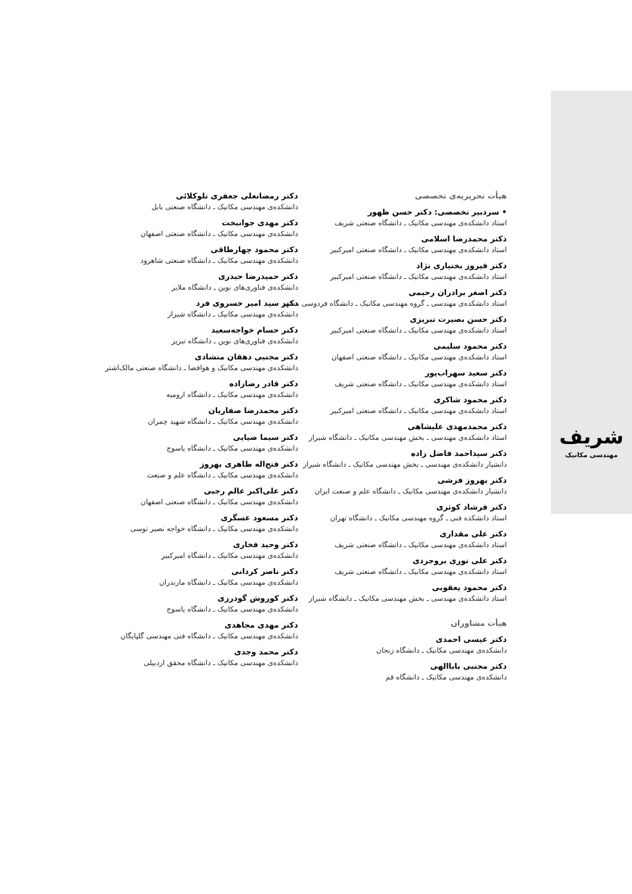شریف
مهندسی مکانیک
هیأت تحریریه‌ی تخصصی
• سردبیر تخصصی: دکتر حسن ظهور
استاد دانشکده‌ی مهندسی مکانیک ـ دانشگاه صنعتی شریف
دکتر محمدرضا اسلامی
استاد دانشکده‌ی مهندسی مکانیک ـ دانشگاه صنعتی امیرکبیر
دکتر فیروز بختیاری نژاد
استاد دانشکده‌ی مهندسی مکانیک ـ دانشگاه صنعتی امیرکبیر
دکتر اصغر برادران رحیمی
استاد دانشکده‌ی مهندسی ـ گروه مهندسی مکانیک ـ دانشگاه فردوسی مشهد
دکتر حسن بصیرت تبریزی
استاد دانشکده‌ی مهندسی مکانیک ـ دانشگاه صنعتی امیرکبیر
دکتر محمود سلیمی
استاد دانشکده‌ی مهندسی مکانیک ـ دانشگاه صنعتی اصفهان
دکتر سعید سهراب‌پور
استاد دانشکده‌ی مهندسی مکانیک ـ دانشگاه صنعتی شریف
دکتر محمود شاکری
استاد دانشکده‌ی مهندسی مکانیک ـ دانشگاه صنعتی امیرکبیر
دکتر محمدمهدی علیشاهی
استاد دانشکده‌ی مهندسی ـ بخش مهندسی مکانیک ـ دانشگاه شیراز
دکتر سیداحمد فاضل زاده
دانشیار دانشکده‌ی مهندسی ـ بخش مهندسی مکانیک ـ دانشگاه شیراز
دکتر بهروز فرشی
دانشیار دانشکده‌ی مهندسی مکانیک ـ دانشگاه علم و صنعت ایران
دکتر فرشاد کوثری
استاد دانشکده فنی ـ گروه مهندسی مکانیک ـ دانشگاه تهران
دکتر علی مقداری
استاد دانشکده‌ی مهندسی مکانیک ـ دانشگاه صنعتی شریف
دکتر علی نوری بروجردی
استاد دانشکده‌ی مهندسی مکانیک ـ دانشگاه صنعتی شریف
دکتر محمود یعقوبی
استاد دانشکده‌ی مهندسی ـ بخش مهندسی مکانیک ـ دانشگاه شیراز
هیأت مشاوران
دکتر عیسی احمدی
دانشکده‌ی مهندسی مکانیک ـ دانشگاه زنجان
دکتر مجتبی باباالهی
دانشکده‌ی مهندسی مکانیک ـ دانشگاه قم
دکتر رمضانعلی جعفری تلوکلائی
دانشکده‌ی مهندسی مکانیک ـ دانشگاه صنعتی بابل
دکتر مهدی جوانبخت
دانشکده‌ی مهندسی مکانیک ـ دانشگاه صنعتی اصفهان
دکتر محمود چهارطاقی
دانشکده‌ی مهندسی مکانیک ـ دانشگاه صنعتی شاهرود
دکتر حمیدرضا حیدری
دانشکده‌ی فناوری‌های نوین ـ دانشگاه ملایر
دکتر سید امیر خسروی فرد
دانشکده‌ی مهندسی مکانیک ـ دانشگاه شیراز
دکتر حسام خواجه‌سعید
دانشکده‌ی فناوری‌های نوین ـ دانشگاه تبریز
دکتر مجتبی دهقان منشادی
دانشکده‌ی مهندسی مکانیک و هوافضا ـ دانشگاه صنعتی مالک‌اشتر
دکتر قادر رضازاده
دانشکده‌ی مهندسی مکانیک ـ دانشگاه ارومیه
دکتر محمدرضا صفاریان
دانشکده‌ی مهندسی مکانیک ـ دانشگاه شهید چمران
دکتر سیما ضیایی
دانشکده‌ی مهندسی مکانیک ـ دانشگاه یاسوج
دکتر فتح‌اله طاهری بهروز
دانشکده‌ی مهندسی مکانیک ـ دانشگاه علم و صنعت
دکتر علی‌اکبر عالم رجبی
دانشکده‌ی مهندسی مکانیک ـ دانشگاه صنعتی اصفهان
دکتر مسعود عسگری
دانشکده‌ی مهندسی مکانیک ـ دانشگاه خواجه نصیر توسی
دکتر وحید فخاری
دانشکده‌ی مهندسی مکانیک ـ دانشگاه امیرکبیر
دکتر ناصر کردانی
دانشکده‌ی مهندسی مکانیک ـ دانشگاه مازندران
دکتر کوروش گودرزی
دانشکده‌ی مهندسی مکانیک ـ دانشگاه یاسوج
دکتر مهدی مجاهدی
دانشکده‌ی مهندسی مکانیک ـ دانشگاه فنی مهندسی گلپایگان
دکتر محمد وجدی
دانشکده‌ی مهندسی مکانیک ـ دانشگاه محقق اردبیلی